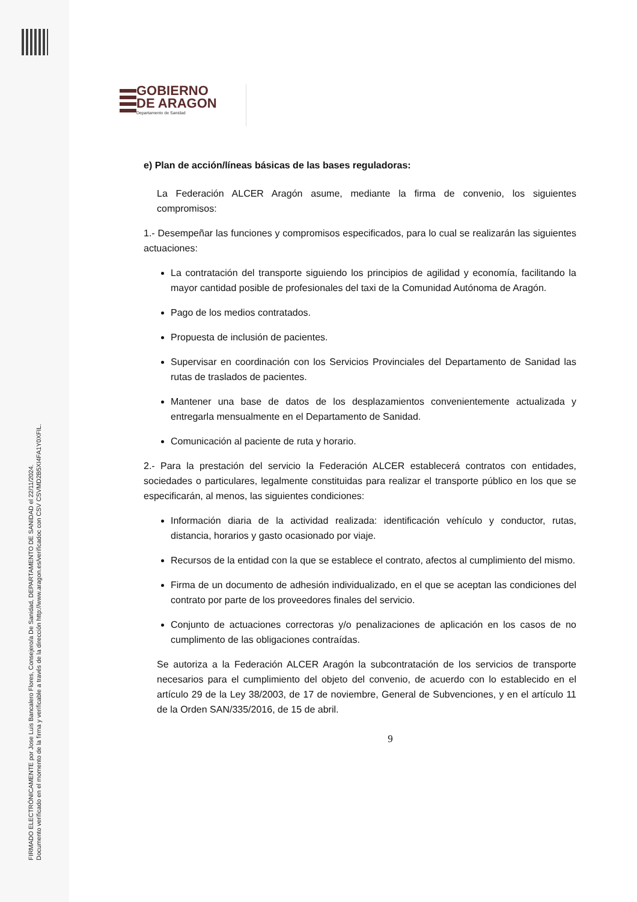FIRMADO ELECTRÓNICAMENTE por Jose Luis Bancalero Flores, Consejero/a De Sanidad, DEPARTAMENTO DE SANIDAD el 22/11/2024.
Documento verificado en el momento de la firma y verificable a través de la dirección http://www.aragon.es/verificadoc con CSV CSVMD2B5XI4FA1Y0XFIL.
GOBIERNO
DE ARAGON
Departamento de Sanidad
e) Plan de acción/líneas básicas de las bases reguladoras:
La Federación ALCER Aragón asume, mediante la firma de convenio, los siguientes compromisos:
1.- Desempeñar las funciones y compromisos especificados, para lo cual se realizarán las siguientes actuaciones:
La contratación del transporte siguiendo los principios de agilidad y economía, facilitando la mayor cantidad posible de profesionales del taxi de la Comunidad Autónoma de Aragón.
Pago de los medios contratados.
Propuesta de inclusión de pacientes.
Supervisar en coordinación con los Servicios Provinciales del Departamento de Sanidad las rutas de traslados de pacientes.
Mantener una base de datos de los desplazamientos convenientemente actualizada y entregarla mensualmente en el Departamento de Sanidad.
Comunicación al paciente de ruta y horario.
2.- Para la prestación del servicio la Federación ALCER establecerá contratos con entidades, sociedades o particulares, legalmente constituidas para realizar el transporte público en los que se especificarán, al menos, las siguientes condiciones:
Información diaria de la actividad realizada: identificación vehículo y conductor, rutas, distancia, horarios y gasto ocasionado por viaje.
Recursos de la entidad con la que se establece el contrato, afectos al cumplimiento del mismo.
Firma de un documento de adhesión individualizado, en el que se aceptan las condiciones del contrato por parte de los proveedores finales del servicio.
Conjunto de actuaciones correctoras y/o penalizaciones de aplicación en los casos de no cumplimento de las obligaciones contraídas.
Se autoriza a la Federación ALCER Aragón la subcontratación de los servicios de transporte necesarios para el cumplimiento del objeto del convenio, de acuerdo con lo establecido en el artículo 29 de la Ley 38/2003, de 17 de noviembre, General de Subvenciones, y en el artículo 11 de la Orden SAN/335/2016, de 15 de abril.
9